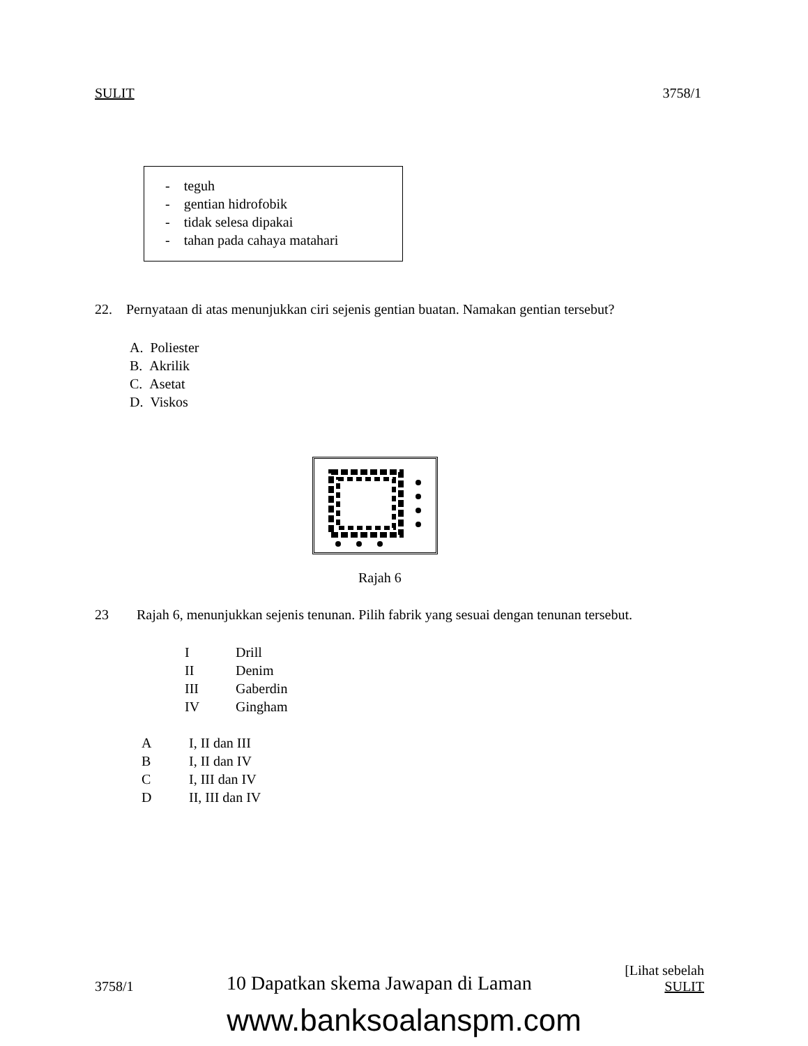SULIT 3758/1
- teguh
- gentian hidrofobik
- tidak selesa dipakai
- tahan pada cahaya matahari
22. Pernyataan di atas menunjukkan ciri sejenis gentian buatan. Namakan gentian tersebut?
A. Poliester
B. Akrilik
C. Asetat
D. Viskos
Rajah 6
23 Rajah 6, menunjukkan sejenis tenunan. Pilih fabrik yang sesuai dengan tenunan tersebut.
| I | Drill |
| II | Denim |
| III | Gaberdin |
| IV | Gingham |
| A | I, II dan III |
| B | I, II dan IV |
| C | I, III dan IV |
| D | II, III dan IV |
3758/1 10 Dapatkan skema Jawapan di Laman [Lihat sebelah
SULIT
www.banksoalanspm.com